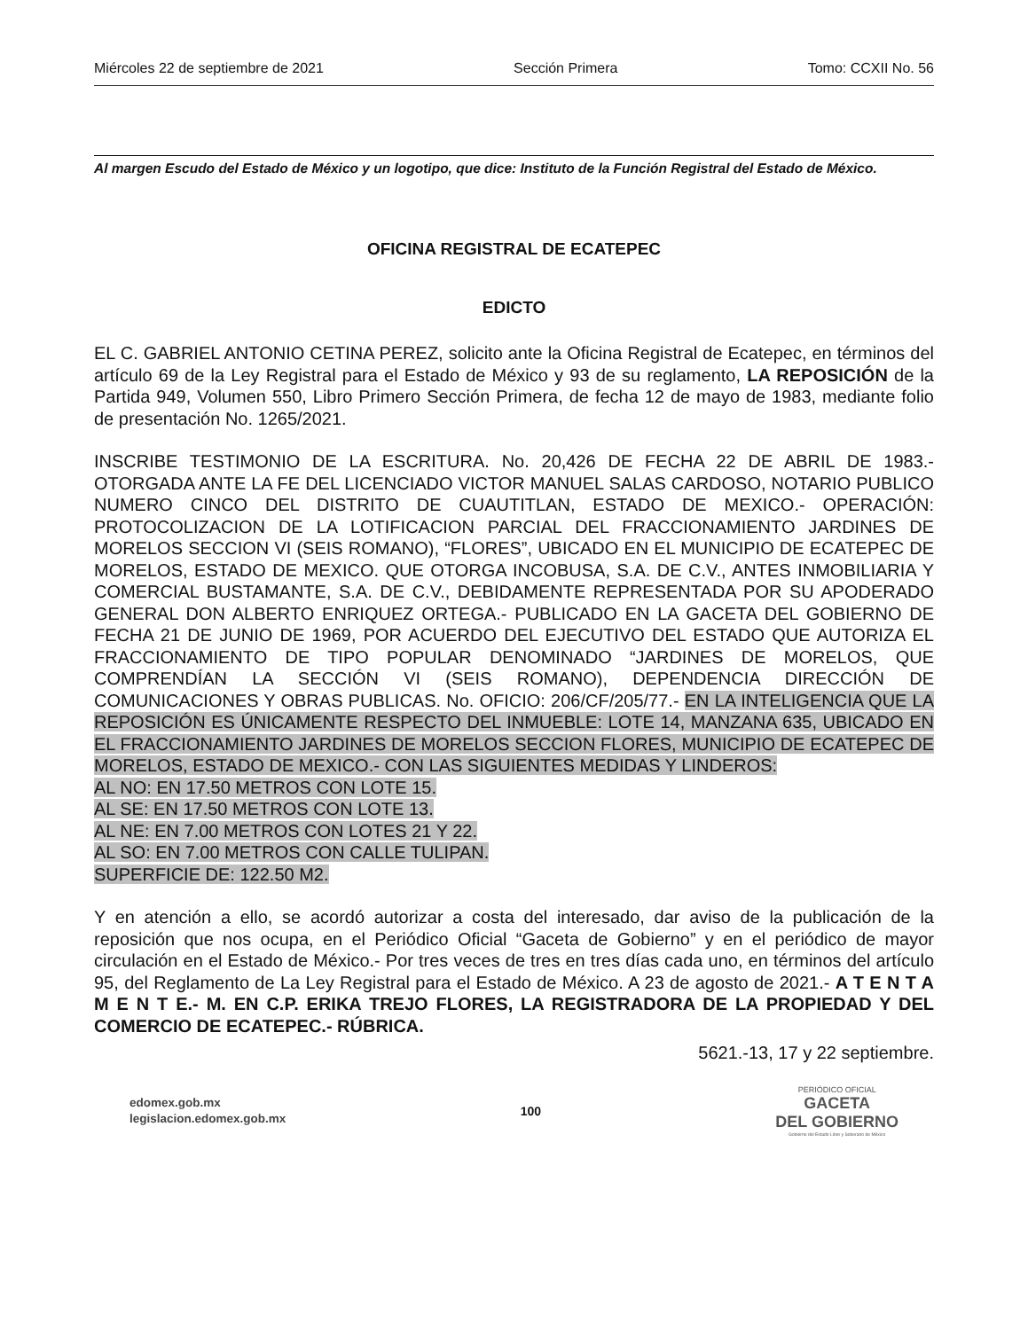Miércoles 22 de septiembre de 2021 Sección Primera Tomo: CCXII No. 56
Al margen Escudo del Estado de México y un logotipo, que dice: Instituto de la Función Registral del Estado de México.
OFICINA REGISTRAL DE ECATEPEC
EDICTO
EL C. GABRIEL ANTONIO CETINA PEREZ, solicito ante la Oficina Registral de Ecatepec, en términos del artículo 69 de la Ley Registral para el Estado de México y 93 de su reglamento, LA REPOSICIÓN de la Partida 949, Volumen 550, Libro Primero Sección Primera, de fecha 12 de mayo de 1983, mediante folio de presentación No. 1265/2021.
INSCRIBE TESTIMONIO DE LA ESCRITURA. No. 20,426 DE FECHA 22 DE ABRIL DE 1983.-OTORGADA ANTE LA FE DEL LICENCIADO VICTOR MANUEL SALAS CARDOSO, NOTARIO PUBLICO NUMERO CINCO DEL DISTRITO DE CUAUTITLAN, ESTADO DE MEXICO.- OPERACIÓN: PROTOCOLIZACION DE LA LOTIFICACION PARCIAL DEL FRACCIONAMIENTO JARDINES DE MORELOS SECCION VI (SEIS ROMANO), “FLORES”, UBICADO EN EL MUNICIPIO DE ECATEPEC DE MORELOS, ESTADO DE MEXICO. QUE OTORGA INCOBUSA, S.A. DE C.V., ANTES INMOBILIARIA Y COMERCIAL BUSTAMANTE, S.A. DE C.V., DEBIDAMENTE REPRESENTADA POR SU APODERADO GENERAL DON ALBERTO ENRIQUEZ ORTEGA.- PUBLICADO EN LA GACETA DEL GOBIERNO DE FECHA 21 DE JUNIO DE 1969, POR ACUERDO DEL EJECUTIVO DEL ESTADO QUE AUTORIZA EL FRACCIONAMIENTO DE TIPO POPULAR DENOMINADO “JARDINES DE MORELOS, QUE COMPRENDÍAN LA SECCIÓN VI (SEIS ROMANO), DEPENDENCIA DIRECCIÓN DE COMUNICACIONES Y OBRAS PUBLICAS. No. OFICIO: 206/CF/205/77.- EN LA INTELIGENCIA QUE LA REPOSICIÓN ES ÚNICAMENTE RESPECTO DEL INMUEBLE: LOTE 14, MANZANA 635, UBICADO EN EL FRACCIONAMIENTO JARDINES DE MORELOS SECCION FLORES, MUNICIPIO DE ECATEPEC DE MORELOS, ESTADO DE MEXICO.- CON LAS SIGUIENTES MEDIDAS Y LINDEROS:
AL NO: EN 17.50 METROS CON LOTE 15.
AL SE: EN 17.50 METROS CON LOTE 13.
AL NE: EN 7.00 METROS CON LOTES 21 Y 22.
AL SO: EN 7.00 METROS CON CALLE TULIPAN.
SUPERFICIE DE: 122.50 M2.
Y en atención a ello, se acordó autorizar a costa del interesado, dar aviso de la publicación de la reposición que nos ocupa, en el Periódico Oficial “Gaceta de Gobierno” y en el periódico de mayor circulación en el Estado de México.- Por tres veces de tres en tres días cada uno, en términos del artículo 95, del Reglamento de La Ley Registral para el Estado de México. A 23 de agosto de 2021.- A T E N T A M E N T E.- M. EN C.P. ERIKA TREJO FLORES, LA REGISTRADORA DE LA PROPIEDAD Y DEL COMERCIO DE ECATEPEC.- RÚBRICA.
5621.-13, 17 y 22 septiembre.
edomex.gob.mx
legislacion.edomex.gob.mx
100
PERIÓDICO OFICIAL
GACETA
DEL GOBIERNO
Gobierno del Estado Libre y Soberano de México